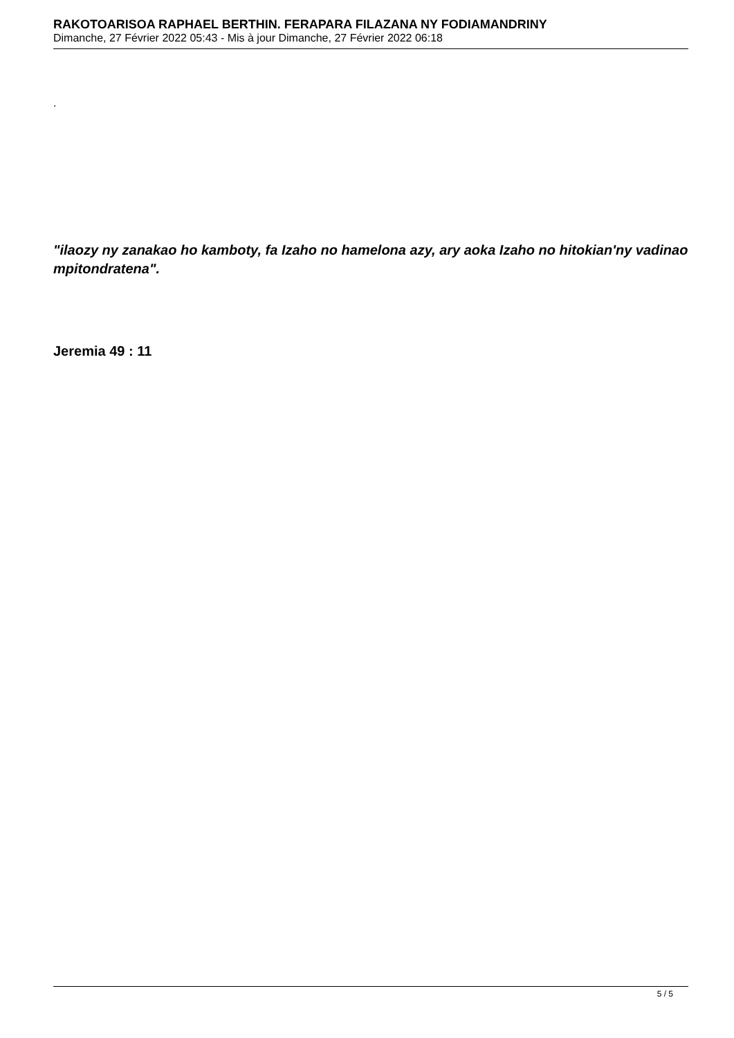RAKOTOARISOA RAPHAEL BERTHIN. FERAPARA FILAZANA NY FODIAMANDRINY
Dimanche, 27 Février 2022 05:43 - Mis à jour Dimanche, 27 Février 2022 06:18
.
"ilaozy ny zanakao ho kamboty, fa Izaho no hamelona azy, ary aoka Izaho no hitokian'ny vadinao mpitondratena".
Jeremia 49 : 11
5 / 5